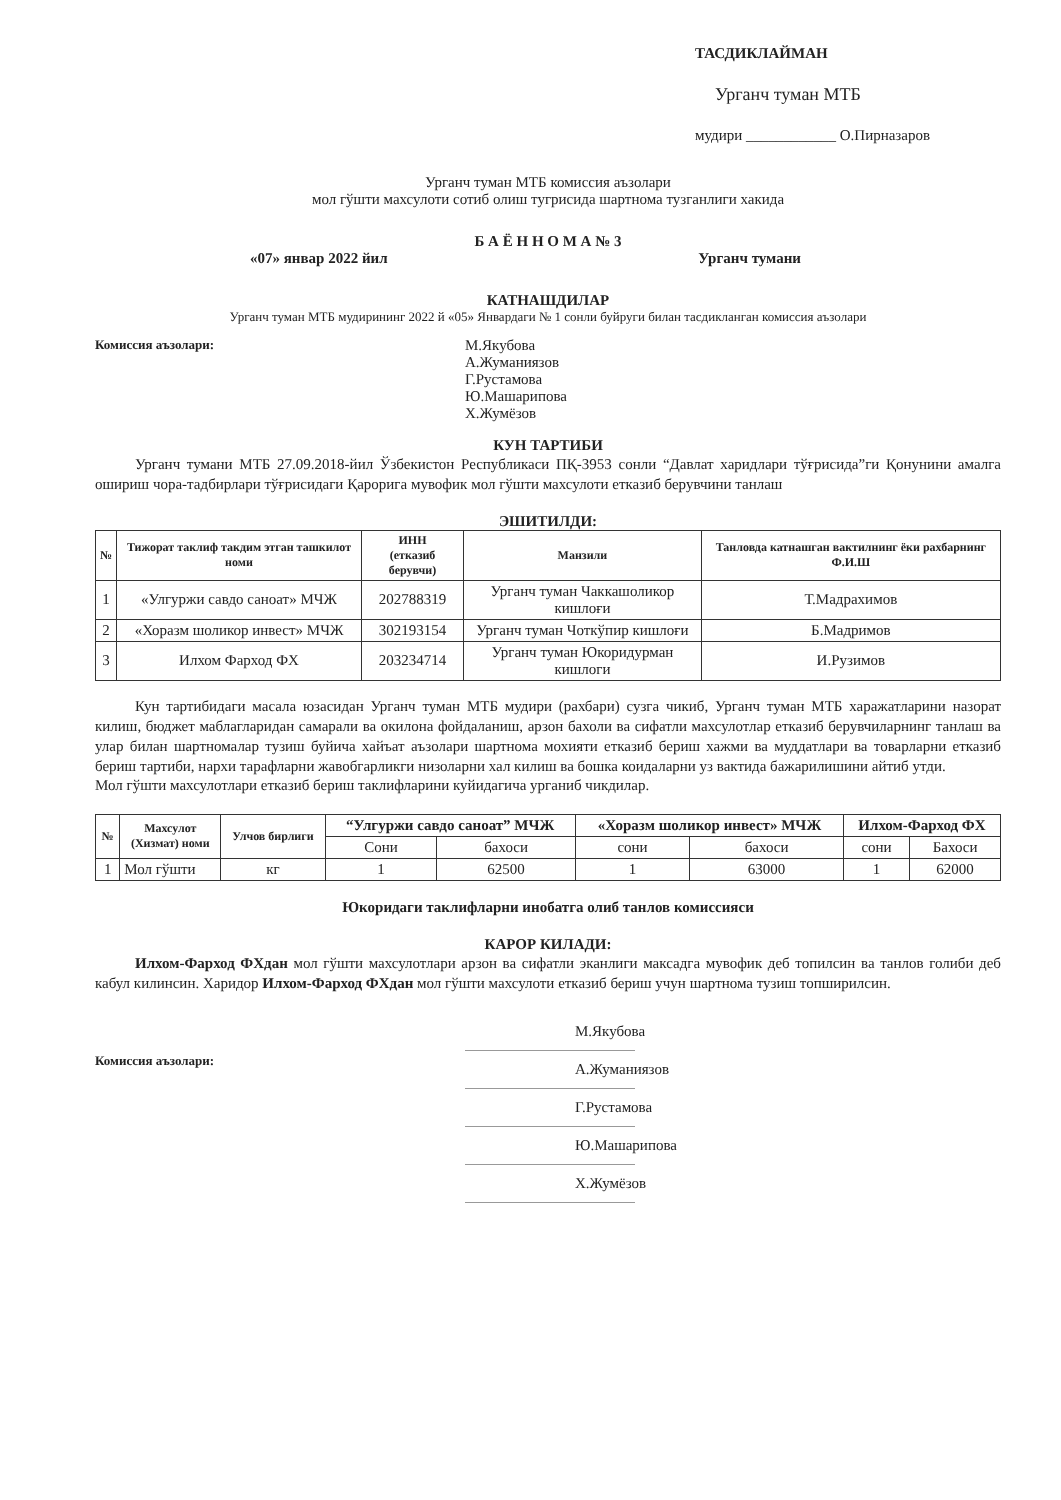ТАСДИКЛАЙМАН
Урганч туман МТБ
мудири ____________ О.Пирназаров
Урганч туман МТБ комиссия аъзолари
мол гўшти махсулоти сотиб олиш тугрисида шартнома тузганлиги хакида
Б А Ё Н Н О М А № 3
«07» январ 2022 йил Урганч тумани
КАТНАШДИЛАР
Урганч туман МТБ мудирининг 2022 й «05» Январдаги № 1 сонли буйруги билан тасдикланган комиссия аъзолари
Комиссия аъзолари:
М.Якубова
А.Жуманиязов
Г.Рустамова
Ю.Машарипова
Х.Жумёзов
КУН ТАРТИБИ
Урганч тумани МТБ 27.09.2018-йил Ўзбекистон Республикаси ПҚ-3953 сонли “Давлат харидлари тўғрисида”ги Қонунини амалга ошириш чора-тадбирлари тўғрисидаги Қарорига мувофик мол гўшти махсулоти етказиб берувчини танлаш
ЭШИТИЛДИ:
| № | Тижорат таклиф такдим этган ташкилот номи | ИНН (етказиб берувчи) | Манзили | Танловда катнашган вактилнинг ёки рахбарнинг Ф.И.Ш |
| --- | --- | --- | --- | --- |
| 1 | «Улгуржи савдо саноат» МЧЖ | 202788319 | Урганч туман Чаккашоликор кишлоғи | Т.Мадрахимов |
| 2 | «Хоразм шоликор инвест» МЧЖ | 302193154 | Урганч туман Чоткўпир кишлоғи | Б.Мадримов |
| 3 | Илхом Фарход ФХ | 203234714 | Урганч туман Юкоридурман кишлоги | И.Рузимов |
Кун тартибидаги масала юзасидан Урганч туман МТБ мудири (рахбари) сузга чикиб, Урганч туман МТБ харажатларини назорат килиш, бюджет маблагларидан самарали ва окилона фойдаланиш, арзон бахоли ва сифатли махсулотлар етказиб берувчиларнинг танлаш ва улар билан шартномалар тузиш буйича хайъат аъзолари шартнома мохияти етказиб бериш хажми ва муддатлари ва товарларни етказиб бериш тартиби, нархи тарафларни жавобгарликги низоларни хал килиш ва бошка коидаларни уз вактида бажарилишини айтиб утди.
Мол гўшти махсулотлари етказиб бериш таклифларини куйидагича урганиб чикдилар.
| № | Махсулот (Хизмат) номи | Улчов бирлиги | “Улгуржи савдо саноат” МЧЖ | | «Хоразм шоликор инвест» МЧЖ | | Илхом-Фарход ФХ | |
| --- | --- | --- | --- | --- | --- | --- | --- | --- |
| | | | Сони | бахоси | сони | бахоси | сони | Бахоси |
| 1 | Мол гўшти | кг | 1 | 62500 | 1 | 63000 | 1 | 62000 |
Юкоридаги таклифларни инобатга олиб танлов комиссияси
КАРОР КИЛАДИ:
Илхом-Фарход ФХдан мол гўшти махсулотлари арзон ва сифатли эканлиги максадга мувофик деб топилсин ва танлов голиби деб кабул килинсин. Харидор Илхом-Фарход ФХдан мол гўшти махсулоти етказиб бериш учун шартнома тузиш топширилсин.
Комиссия аъзолари:
М.Якубова
А.Жуманиязов
Г.Рустамова
Ю.Машарипова
Х.Жумёзов